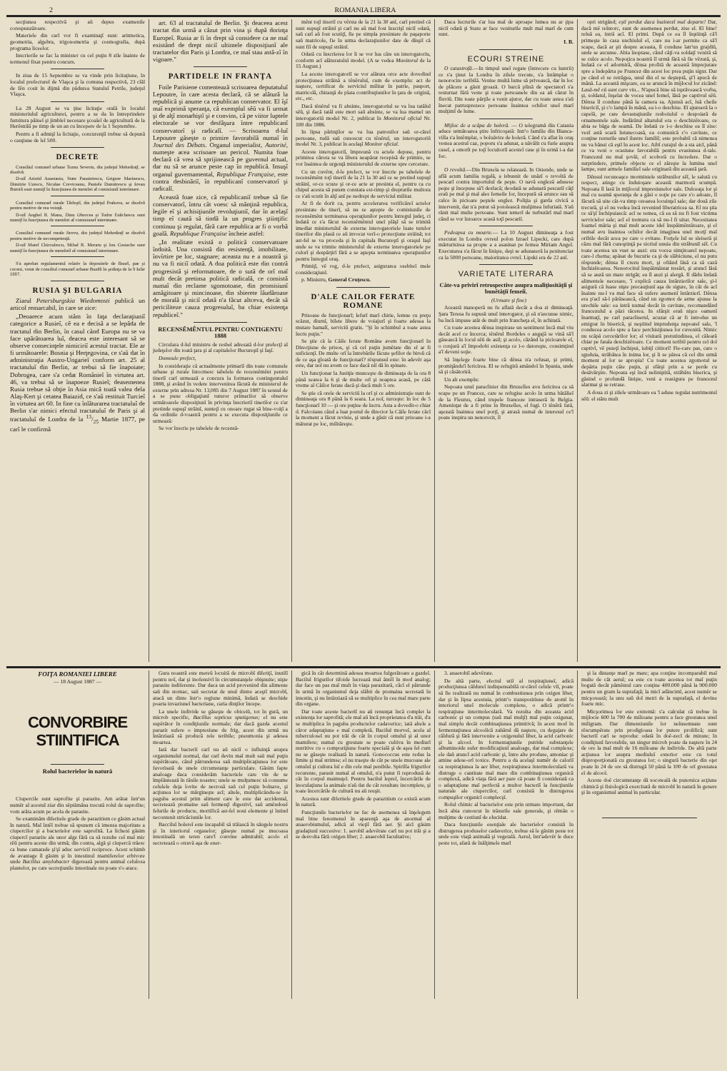2 ROMANIA LIBERA
secţiunea respectivă şi aŭ depus examenile corespunzătoare.
Materiele din carĭ vor fi examinaţĭ sunt: aritmetica, geometria, algebra, trigonometria şi cosmografia, după programa liceelor.
Inscrierile se fac la minister cu cel puţin 8 zile înainte de termenul fixat pentru concurs.
In ziua de 15 Septembre se va vinde prin licitaţiune, în localul prefectureĭ de Vlaşca şi la comuna respectivă, 23 clăĭ de fên cosit în dijmă din pădurea Statuluĭ Petrile, judeţul Vlaşca.
La 28 August se va ţine licitaţie orală în localul ministeriuluĭ agriculturei, pentru a se da în întreprindere furnitura pâineĭ şi jimbleĭ necesare şcoaleĭ de agricultură de la Herĕstrăŭ pe timp de un an cu începere de la 1 Septembre.
Pentru a fi admişĭ la licitaţie, concurenţiĭ trebue să depună o cauţiune de leĭ 500.
DECRETE
Consiliul comuneĭ urbane Turnu Severin, din judeţul Mehedinţĭ, se disolvă.
D-niĭ Aristid Anastasiu, State Panaiotescu, Grigore Marinescu, Dimitrie Uzescu, Niculae Creviceanu, Pantele Dumitrescu şi Iovan Butoiŭ sunt numiţĭ în funcţiunea de membri aĭ comisiuniĭ interimare.
Consiliul comuneĭ rurale Tărleştĭ, din judeţul Prahova, se disolvă pentru motive de rea voinţă.
D-niĭ Anghel R. Manu, Dinu Obrocea şi Tudor Enăchescu sunt numiţĭ în funcţiunea de membri aĭ comisiuneĭ interimare.
Consiliul comuneĭ rurale Jirovu, din judeţul Mehedinţĭ se disolvă pentru motive de necompetenţă.
D-niĭ Mateĭ Chirculescu, Mihaĭ R. Moraru şi Ion Costache sunt numiţĭ în funcţiunea de membriĭ aĭ comisiuneĭ interimare.
S'a aprobat regulamentul relativ la depositele de fînurĭ, pae şi coceni, votat de consiliul comuneĭ urbane Buzĕŭ în şedinţa de la 9 Iulie 1887.
RUSIA ŞI BULGARIA
Ziarul Petersburgskia Wiedomosti publică un articol remarcabil, în care se zice:
„Deoarece acum stăm în faţa declaraţiuniĭ categorice a Rusieĭ, cĕ ea e decisă a se lepăda de tractatul din Berlin, în casul când Europa nu se va face upărătoarea luĭ, deacea este interesant să se observe consecinţele nimiciriĭ acestuĭ tractat. Ele ar fi următoarele: Bosnia şi Herţegovina, ce s'aŭ dat în administraţia Austro-Ungarieĭ conform art. 25 al tractatuluĭ din Berlin, ar trebui să fie înapoiate; Dobrogea, care s'a cedat Românieĭ în virtutea art. 46, va trebui să se înapoeze Rusieĭ; deasemenea Rusia trebue să obţie în Asia mică toată valea dela Alaş-Kert şi cetatea Baiazid, ce s'aŭ restituit Turcieĭ în virtutea art 60. In fine cu înlăturarea tractatuluĭ de Berlin s'ar nimici efectul tractatuluĭ de Paris şi al tractatuluĭ de Londra de la 13/25 Martie 1877, pe carĭ le confirmă
art. 63 al tractatuluĭ de Berlin. Şi deaceea acest tractat din urmă a căzut prin vina şi după dorinţa Europeĭ. Rusia ar fi în drept să considere ca ne maĭ existând de drept niciĭ ultimele disposiţiunĭ ale tractatelor din Paris şi Londra, ce maĭ stau astă-zĭ în vigoare."
PARTIDELE IN FRANŢA
Foile Parisiene comentează scrisoarea deputatuluĭ Lepoutre, în care acesta declară, că se alătură la republică şi anume ca republican conservator. El îşĭ maĭ exprimă speranţa, că exemplul sĕŭ va fi urmat şi de alţĭ monarhiştĭ şi e convins, că pe viitor luptele electorale se vor desfăşura între republicanĭ conservatorĭ şi radicalĭ. — Scrisoarea d-luĭ Lepoutre găseşte o primire favorabilă numaĭ în Journal des Débats. Organul imperialist, Autorité, numeşte acea scrisoare un pericol. Numita foae declară că vrea să sprijinească pe guvernul actual, dar nu să se arunce peste cap în republică. Insuşĭ organul guvernamental, Republique Française, este contra desbinăriĭ, în republicanĭ conservatorĭ şi radicalĭ.
Această foae zice, că republicaniĭ trebue să fie conservatorĭ, întru cât voesc să mănţină republica, legile eĭ şi achisiţiunile revoluţiuniĭ, dar în acelaşĭ timp eĭ caută să tindă la un progres ştiinţific continuu şi regulat, fără care republica ar fi o vorbă goală. Republique Française încheie astfel:
„In realitate există o politică conservatoare îndoită. Una consistă din resistenţă, imobilitate, învîrtire pe loc, stagnare; aceasta nu e a noastră şi nu va fi niciĭ odată. A doa politică este din contră progresistă şi reformatoare, de o sută de orĭ maĭ mult decât pretinsa politică radicală, ce consistă numaĭ din reclame sgomotoase, din promisiunĭ amăgitoare şi mincinoase, din sbierete lăudăroase de morală şi niciĭ odată n'a făcut altceva, decât să periciliteze cauza progresuluĭ, ba chiar existenţa republiceĭ."
RECENSĔMÊNTUL PENTRU CONTIGENTU 1888
Circulara d-luĭ ministru de resbel adresată d-lor prefecţĭ aĭ judeţelor din toată ţara şi aĭ capitalelor Bucureştĭ şi Iaşĭ.
Domnule prefect,
In consideraţie că actualmente primariĭ din toate comunele urbane şi rurale întocmesc tabelele de recensĕmênt pentru tineriĭ carĭ urmează a concura la formarea contingentuluĭ 1888, şi având în vedere intervenirea făcută de ministerul de externe prin adresa Nr. 13,085 din 7 August 1887 în sensul de a se pune obligaţiunĭ tuturor primarilor să observe următoarele disposiţiunĭ în privinţa înscrieriĭ tinerilor ce s'ar pretinde supuşĭ străinĭ, sunteţĭ cu onoare rugat să bine-voiţĭ a da ordinile d-voastră pentru a se executa disposiţiunile ce urmează:
Se vor înscrie pe tabelele de recensă-
mênt toţĭ tineriĭ cu vêrsta de la 21 la 30 anĭ, carĭ pretind că sunt supuşĭ străinĭ şi carĭ nu aŭ maĭ fost înscrişĭ niciĭ odată, saŭ carĭ aŭ fost scutiţĭ, fie pe simpla presintare de paşaporte saŭ matricole, fie în urma declaraţiunilor date de dînşiĭ că sunt fiĭ de supuşĭ străinĭ.
Odată cu înscrierea lor li se vor lua câte un interogatoriu, conform acĭ alăturatuluĭ model. (A se vedea Monitorul de la 15 August.)
La aceste interogatoriĭ se vor alătura orce acte dovedind protecţiunea străină a tênĕruluĭ, cum de exemplu: act de naştere, certificat de serviciul militar în patrie, pasport, matricolă, chitanţă de plata contribuţiunilor în ţara de origină, etc., etc.
Dacă tênĕrul va fi absinte, interogatoriul se va lua tatăluĭ sĕŭ, şi dacă tatăl este mort saŭ absinte, se va lua mameĭ un interogatoriŭ model Nr. 2, publicat în Monitorul oficial Nr. 100 din 1886.
In lipsa părinţilor se va lua patronilor saŭ or-căreĭ persoane, rudă saŭ cunoscut cu tênĕrul, un interogatoriŭ model Nr. 3, publicat în acelaşĭ Monitor oficial.
Aceste interogatoriĭ, împreună cu actele depuse, pentru primirea cărora se va libera neapărat recepisă de primire, se vor înaintea de urgenţă ministeruluĭ de externe spre cercetare.
Cu un cuvênt, d-le prefect, se vor înscrie pe tabelele de recensĕmênt toţĭ tineriĭ de la 21 la 30 anĭ ce se pretind supuşĭ străinĭ, or-ce scuze şi or-ce acte ar presinta eĭ, pentru ca cu chipul acesta să putem constata est-timp şi drepturile multora ce s'aŭ scutit în alţĭ anĭ pe nedrept de serviciul militar.
Ar fi de dorit ca, pentru accelerarea verificăreĭ actelor presintate de tinerĭ, să nu se aştepte de comisiunile de recensĕmênt terminarea operaţiunilor pentru întregul judeţ, ci îndată ce s'a făcut recensĕmêntul uneĭ plăşĭ să se trimită imediat ministeruluĭ de externe interogatoriele luate tutulor tinerilor din plasă ce aŭ invocat verĭ-o protecţiune străină; tot ast-fel se va proceda şi în capitala Bucureştĭ şi oraşul Iaşĭ unde se va trimite ministeruluĭ de externe interogatoriele pe culorĭ şi despărţirĭ fără a se aştepta terminarea operaţiunilor pentru întregul oraş.
Primiţĭ, vĕ rog, d-le prefect, asigurarea osebiteĭ mele consideraţiunĭ.
p. Ministru, General Cruţescu.
D'ALE CAILOR FERATE ROMANE
Prisoase de funcţionarĭ; lefurĭ marĭ chirie, lemne cu preţu scăzut, diurnĭ, bilete libere de voiajurĭ şi foarte adesea la mutare hamalĭ, serviciŭ gratis. "Şi în schimbul a toate astea lucru puţin."
Se ştie că la Căile ferate Române avem funcţionarĭ în Direcţiune de prisos, şi că cel puţin jumĕtate din eĭ ar fi suficienţĭ. De multe orĭ la întrebările făcute şefilor de biroŭ că de ce aşa gloată de funcţionarĭ? rĕspunsul este: în adevĕr aşa este, dar noĭ nu avem ce face dacă niĭ dă în spinare.
Un funcţionar la Justiţie munceşte de dimineaţa de la ora 8 până searea la 6 şi de multe orĭ şi noaptea acasă, pe câtă vreme aĭ Căilor ferate dacă şi dacă mult 5 ore.
Se ştie că orele de serviciŭ la orĭ şi ce administraţie sunt de dimineaţa ora 8 până la 6 seara. La noĭ, turceşte: în loc de 5 funcţionarĭ 10 — şi ore puţine de lucru. Asta a dovedit-o chiar d. Falcoianu când a luat postul de director la Căile ferate căcĭ la moment a făcut revisie, şi unde a găsit că sunt prisoase i-a măturat pe loc, milităreşte.
Daca lucrurile s'ar lua maĭ de aproape lumea nu ar ţipa niciĭ odată şi Statu ar face veniturile mult maĭ marĭ de cum sunt.
I. B.
ECOURI STREINE
O catastrofă.—In timpul uneĭ regate (întrecere cu luntrii) ce s'a ţinut la Londra în zilele trecute, s'a întâmplat o nenorocire teribilă. Venise multă lume să privească, dar în loc de plăcere a găsit groază. O barcă plină de spectatorĭ s'a resturnat fără veste şi toate persoanele din ea aŭ căzut în fluviŭ. Din toate părţile a venit ajutor, dar cu toate astea s'aŭ înecat patrusprezece persoane înaintea ochilor uneĭ marĭ mulţimĭ de lume.
Mijloc de a scăpa de holeră. — O telegramă din Catania aduce următoarea ştire înfricoşată: Intr'o familie din Bianca-villa s'a întêmplat, o boluăvire de holeră. Când s'a aflat în oraş vestea acestuĭ caz, poporu s'a adunat, a năvălit cu furie asupra caseĭ, a omorît pe toţĭ locuitoriĭ acesteĭ case şi în urmă i-a dat foc.
O revoltă.—Din Bruxela se relatează. In Ostende, unde se află acum familia regală, a isbusnit de unăzĭ o revoltă de pescarĭ contra importuluĭ de peşte. O navă engleză adusese peşte şi începuse să'l desfacă; deodată se adunară pescariĭ câţĭ eraŭ pe mal şi maĭ ales femeile lor, începură să arunce sau să calce în picioare peştele englez. Poliţia şi garda civică a intervenit, dar n'a putut să potolească mulţimea înfuriată. S'aŭ rănit maĭ multe persoane. Sunt temerĭ de turburărĭ maĭ marĭ când se vor întoarce acasă toţĭ pescariĭ.
Pedeapsa cu moarte.— La 10 August dimineaţa a fost executat în Londra ovreul polon Izrael Lipscki, care după mărturisirea sa propie a a asasinat pe femea Miriam Angel. Executarea s'a făcut în linişte, deşi se adunaseră la penitenciar ca la 5000 persoane, maioritatea ovreĭ. Lipski era de 22 anĭ.
VARIETATE LITERARA
Câte-va privirĭ retrospective asupra maliţiosităţiĭ şi bunĕtăţiĭ femeiĭ.
(Urmare şi fine)
Această manoperă nu fu aflată decât a doa zi dimineaţă. Şara Teresa fu supusă unuĭ interogator, şi eă n'ascunse nimic, ba încă impuse atât de mult prin francheţa eĭ, în achitată.
Cu toate acestea dênsa inspirase un sentiment încă maĭ viu decât acel ce încerca; tênĕrul Bordeles o angajă se vină să'l găsească în locul sĕŭ de asil; şi acolo, căzând la picioarele eĭ, o conjură a'ĭ împodobi existenţa ce i-o datoreşte, consimţind a'ĭ deveni soţie.
Să înţelege foarte bine că dênsa n'a refusat, şi primi, promiţându'ĭ fericirea. El se refugiră amândoĭ în Spania, unde să şi căsătoriră.
Un alt exemplu:
Nepoata unuĭ paraclisier din Bruxelles avu fericirea ca să scape pe un Francez, care se refugise acolo în urma bătălieĭ de la Fleurus, când trupele franceze intraseră în Belgia. Ameninţat de a fi prins în Bruxelles, el fugi. O tênĕră fată, aşezată înaintea uneĭ porţĭ, şi atrasă numaĭ de interesul ce'ĭ poate inspira un nenorocit, îl
opri strigând; eştĭ perdut daca înaintezĭ maĭ departe! Dar, dacă mĕ reîntorc, sunt de asemenea perdut, zise el. Eĭ bine! reluă ea, intră acĭ. El primi. După ce ea îl înştiinţă că'l primeşte în casa unchiuluĭ eĭ, care nu i-ar permite ca să'l scape, dacă ar şti despre aceasta, îl conduse îatr'un grajdiŭ, unde se ascunse. Abia înoptase, când câţĭ-va soldaţĭ veniră să se culce acolo. Nepoţica noastră îĭ urmă fără să fie vĕzută, şi, îndată ce eĭ adormiră, dênsa profită de aceastâ împrejurare spre a îndepărta pe Francez din acest loc prea puţin sigur. Dar pe când el se retrăgea, unul din eĭ se deşteptă, şi'l apucă de mână. La această mişcare, ea se aruncă în mijlocul lor zicând: Lasă-mĕ eŭ sunt care vin... N'apucă bine să isprăvească vorba, şi, soldatul, înşelat de vocea uneĭ femeĭ, lăsă pe captivul sĕŭ. Dênsa îl conduse până la camera sa. Ajunsă acĭ, luă cheile bisericiĭ, şi c'o lampă în mână, ea i-o deschise. Eĭ ajunseră la o capelă, pe care devastaţiunile resboiuluĭ o despoiară de ornamentele sale. Indărătul altaruluĭ era o deschizĕtoare, ce abia se băga de seamă. De îndată ce i-o deschise ea îĭ zise: vezĭ astă scară întunecoasă, ea comunică c'o cavitate, ce conţine resturile uneĭ ilustre familiĭ; este probabil că nimenea nu va bănui că eştĭ în acest loc. Aibĭ curajul de a sta aicĭ, până ce va veni o ocasiune favorabilă pentru evasiunea d-tale. Francezul nu maĭ şovăi, el scoborâ cu încredere. Dar o surprindere, primele objecte ce el zăreşte la lumina uneĭ lampe, sunt armele familieĭ sale originară din această ţară.
Dênsul recunoaşce mormintele străbunilor sĕĭ, le salută cu respect, atinge cu înduioşare această marmoră scumpă. Nepoata îl lasă în mijlocul impresiunelor sale. Dulceaţa lor şi maĭ cu seamă speranţa de a găsi o soţie pe care s'o adoare, îĭ făcură să uite cât-va timp onoarea locuinţeĭ sale; dar două zile trecură, şi el nu vedea încă revenind liberatricea sa. El nu ştia ce să'şĭ închipuiască: acĭ se temea, că ea să nu fi fost victima servicielor sale; acĭ el tremura ca să nu-l fi uitat. Necesitatea foameĭ măria şi maĭ mult aceste ideĭ înspăimêntătoare, şi el numaĭ avu înaintea ochilor decât imaginea uneĭ morţĭ maĭ oribile decât acea pe care o evitase. Forţele luĭ se sleiseră şi căzu maĭ fără cunoştinţă pe sicriul unuia din străbuniĭ sĕĭ. Cu toate acestea un vuet se auzi: era vocea simţitoareĭ nepoate, care-l chema; apăsat de bucurie ca şi de slăbiciune, el nu putu rĕspunde; dênsa îl crezu mort, şi oftând lăsă ca să cază închizĕtoarea. Nenorocitul înspăimântat tresări, şi atuncĭ lăsă să se auză un mare strigăt; ea îl auzi şi alergă. Iĭ dădu îndată alimentele necesare, 'ĭ explică cauza întârzierilor sale, şi-l asigură că luase nişte precauţiunĭ aşa de sigure, în cât de acĭ înainte nu-l va maĭ face să sufere asemenĭ întârzierĭ. Dênsa era p'acĭ să-l părăsească, când un zgomot de arme ajunse la urechile sale: ea intră numaĭ decât în cavitate, recomandând francezuluĭ a păzi tăcerea. In sfârşit eraŭ nişce oamenĭ înarmaţĭ, pe carĭ paracliserul, acuzat că ar fi introdus un emigrat în biserică, şi neştiind imprudenţa nepoateĭ sale, 'ĭ conducea acolo spre a face perchisiţiunea lor cuvenită. Nimic nu scăpă cercetărilor lor; eĭ visitară pretutindinea, el căleară chiar pe fatala deschizĕtoare. Ce moment teribil pentru ceĭ doĭ captivĭ, vĕ puteţĭ închipui, iubiţĭ cititorĭ! Fie-care pas, care o sguduia, străbătea în inima lor, şi li se părea că cel din urmă moment al lor se apropia! Cu toate acestea zgomotul se depărta puţin câte puţin, şi sfârşi prin a se perde cu desăvârşire. Nepoata eşi încă neliniştită, străbătu biserica, şi găsind o profundă linişte, veni a reasigura pe francezul alarmat şi se retrase.
A doua zi şi zilele următoare ea 'ĭ aduse regulat nutrimentul sĕŭ: el stătu mult
FOIŢA ROMANIEI LIBERE
— 18 August 1887 —
CONVORBIRE STIINTIFICA
Rolul bacterielor în natură
Ciupercile sunt saprofite şi parazite. Am arătat într'un numĕr al acestuĭ ziar din sĕptămâna trecută rolul de saprofite; vom arăta acum pe acela de parasite.
Se examinăm diferitele grade de parazitism ce găsim actual în natură. Maĭ întêĭ trebue să spunem că imensa majoritate a ciupercilor şi a bacterielor este saprofită. La licheni găsim ciupercĭ parazite ale unor alge fără ca să rezulte cel maĭ mic rĕŭ pentru aceste din urmă; din contra, algă şi ciupercă trăesc ca bune camarade şi'şĭ aduc serviciĭ reciproce. Acest schimb de avantage îl găsim şi în intestinul mamiferelor erbivore unde Bacillus amylobacter digerează pentru animal celulosa plantelor, pe care secreţiunile intestinale nu poate s'o atace.
Gura noastră este mereŭ locuită de microbĭ diferiţĭ, inutilĭ pentru noĭ, dar şi inofensivĭ în circumstanţele obişnuite; nişte parasite indiferente. Dar daca un acid provenind din alimente saŭ din stomac, saŭ secretat de unul dintre aceştĭ microbĭ, atacă un dinte într'o regiune minimă, îndată se deschide poarta invaziuneĭ bacteriane, caria dinţilor începe.
La unele individe se găseşte de obiceiŭ, tot în gură, un microb specific, Bacillus septicus sputigenus; el nu este supĕrător în condiţiunile normale; dar dacă gazda acestuĭ parazit sufere o impresiune de frig, acest din urmă nu întârziază să producă rele teribile; pneumonia şi adesea moartea.
Iată dar bacteriĭ carĭ nu aŭ niciĭ o influinţă asupra organismuluĭ normal, dar carĭ devin maĭ mult saŭ maĭ puţin supĕrătoare, când pătrunderea saŭ multiplicaţiunea lor este favorisată de unele circumstanţe particulare. Găsim fapte analoage daca considerăm bacteriele care vin de se împlântează în rănile noastre; unele se mulţumesc să consume celulele deja lovite de necrosă saŭ cel puţin bolnave, şi acţiunea lor se mărgineşte acĭ; altele, multiplicându-se în paguba acestuĭ prim aliment care le este dat accidental, secretează ptomaine saŭ fermenţĭ digestivĭ, saŭ amêndouĕ felurile de producte, mortificâ ast-fel noui elemente şi întind necontenit stricăciunile lor.
Bacciluĭ holereĭ este incapabil să trăiască în sângele nostru şi în interiorul organelor; găseşte numaĭ pe mucoasa intestinală un teren care'l convine admirabil; acolo el secretează o otravă aşa de ener-
gică în cât determină adesea moartea fulgerătoare a gazdeĭ. Bacilul frigurilor tifoide lucrează maĭ ântêĭ în mod analog; dar face un pas maĭ mult în viaţa parazitară, căcĭ el pătrunde în urmă în organismul deja slăbit de ptomaina secretată în intestin, şi nu întârziază să se multiplice în cea maĭ mare parte din organe.
Dar toate aceste bacteriĭ nu aŭ renunţat încă complet la existenţa lor saprofită; ele maĭ aŭ încă proprietatea d'a trăi, d'a se multiplica în paguba productelor cadaverice; iată altele a căror adaptaţiune e maĭ completă. Bacilul morveĭ, acela al tuberculoseĭ nu pot trăi de cât în corpul omuluĭ şi al unor mamifere; numaĭ cu greutate se poate cultiva în mediurĭ nutritive cu o compoziţiune foarte specială şi de aşea fel cum nu se găseşte realisată în natură. Gonococcus este redus la limite şi maĭ strimse; el nu traeşte de cât pe unele mucoase ale omuluĭ şi cultura luĭ e din cele maĭ penibile. Spirilla frigurilor recurente, parasit numaĭ al omuluĭ, n'a putut fi reprodusă de cât în corpul maimuţeĭ. Pentru bacilul lepreĭ, încercările de inoculaţiune la animale n'aŭ dat de cât resultate incomplete, şi toate încercările de cultură nu aŭ reuşit.
Acestea sunt diferitele grade de parazitism ce există acum în natură.
Funcţiunile bacterielor ne fac de asemenea să înţelegem maĭ bine fenomenul în aparenţă aşa de anormal al anaerobismuluĭ, adică al vieţiĭ fără aer. Şi aicĭ găsim gradaţiunĭ succesive: 1. aerobiĭ adevĕrate carĭ nu pot trăi şi a se desvolta fără oxigen liber; 2. anaerobiĭ facultative;
3. anaerobiĭ adevĕrate.
De altă parte, efectul util al respiraţiuneĭ, adică producţiunea căldureĭ indispensabilă or-căreĭ celule viĭ, poate să fie realizată nu numaĭ în combustiunea prin oxigen liber, dar şi în lipsa acestuia, printr'o transpositiune de atomĭ în interiorul uneĭ molecule complexe, o adică printr'o respiraţiune intermoleculară. Va rezulta din aceasta acid carbonic şi un compus (saŭ maĭ mulţĭ) maĭ puţin oxigenat, maĭ simplu decât combinaţiunea primitivă; în acest mod în fermentaţiunea alcoolică zahărul dă naştere, cu degajare de căldură şi fără intervenire a oxigenuluĭ liber, la acid carbonic şi la alcool. In formentaţiunile putride substanţele albuminoide sufer modificaţiunĭ analoage, dar maĭ complexe; ele daŭ atuncĭ acid carbonic şi, între alte produse, amoniac şi amine adese-orĭ toxice. Pentru a da acelaşĭ numĕr de caloriĭ ca respiraţiunea la aer liber, respiraţiunea intermoleculară va distruge o cantitate maĭ mare din combinaţiunea organică complexă, adică viaţa fără aer pare că poate fi considerată ca o adaptaţiune maĭ perfectă a multor bacteriĭ la funcţiunile naturale ale ciupercilor, carĭ consistă în distrugerea compuşilor organicĭ complecşĭ.
Rolul chimic al bacterielor este prin urmare important, dar încă abia cunoscut în trăsurile sale generale, şi rĕmân o mulţime de cestiunĭ de elucidat.
Daca funcţiunile esenţiale ale bacterielor consistă în distrugerea produselor cadaverice, trebue să le găsim peste tot unde este viaţă animală şi vegetală. Aerul, într'adevĕr le duce peste tot, afară de înălţimele marĭ
şi la distanţe marĭ pe mare; apa conţine incomparabil maĭ multe de cât aerul; ea este cu toate acestea tot maĭ puţin bogată decât pămêntul care conţine 400.000 până la 900.000 pentru un gram la suprafaţă; la micĭ adâncimĭ, acest numĕr se micşorează; la unu saŭ doĭ metri de la suprafaţă, el devine foarte mic.
Micşorimea lor este extremă: s'a calculat că trebue în mijlocie 600 la 700 de milioane pentru a face greutatea unuĭ miligram. Dar dimensiunile lor neînsemnate sunt rĕscumpĕrate prin prodigioasa lor putere prolifică; sunt bacteriĭ carĭ se reproduc odată în doĕ-zecĭ de minute; în condiţiunĭ favorabile, un singur microb poate da naştere în 24 de ore la maĭ mult de 16 milioane de individe. De altă parte acţiunea lor asupra mediuluĭ exterior este cu totul disproporţionată cu greutatea lor; o singură bacterie din oţet poate în 24 de ore să distrugă 50 până la 100 de orĭ greutatea eĭ de alcool.
Aceste doĕ circumstanţe dă socoteală de puternica acţiune chimică şi fisiologică exercitată de microbĭ în natură în genere şi în organismul animal în particular.